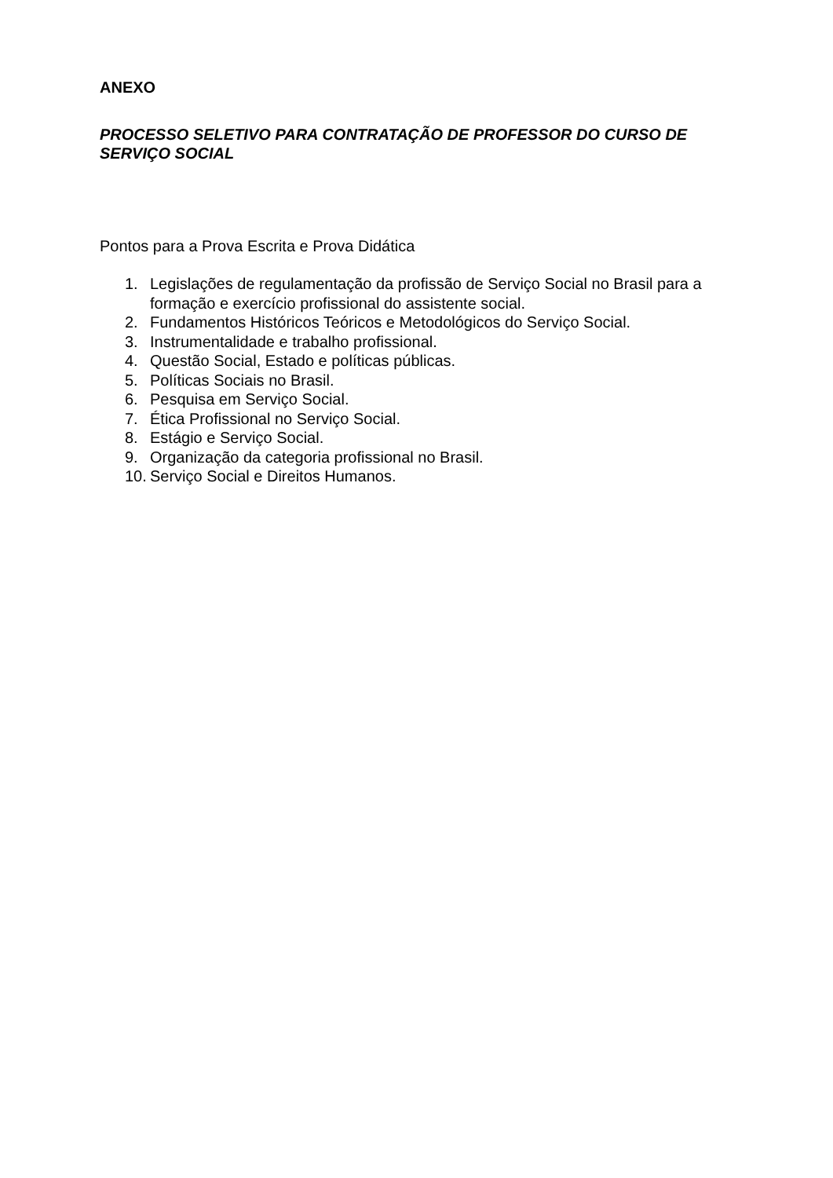ANEXO
PROCESSO SELETIVO PARA CONTRATAÇÃO DE PROFESSOR DO CURSO DE SERVIÇO SOCIAL
Pontos para a Prova Escrita e Prova Didática
1. Legislações de regulamentação da profissão de Serviço Social no Brasil para a formação e exercício profissional do assistente social.
2. Fundamentos Históricos Teóricos e Metodológicos do Serviço Social.
3. Instrumentalidade e trabalho profissional.
4. Questão Social, Estado e políticas públicas.
5. Políticas Sociais no Brasil.
6. Pesquisa em Serviço Social.
7. Ética Profissional no Serviço Social.
8. Estágio e Serviço Social.
9. Organização da categoria profissional no Brasil.
10. Serviço Social e Direitos Humanos.